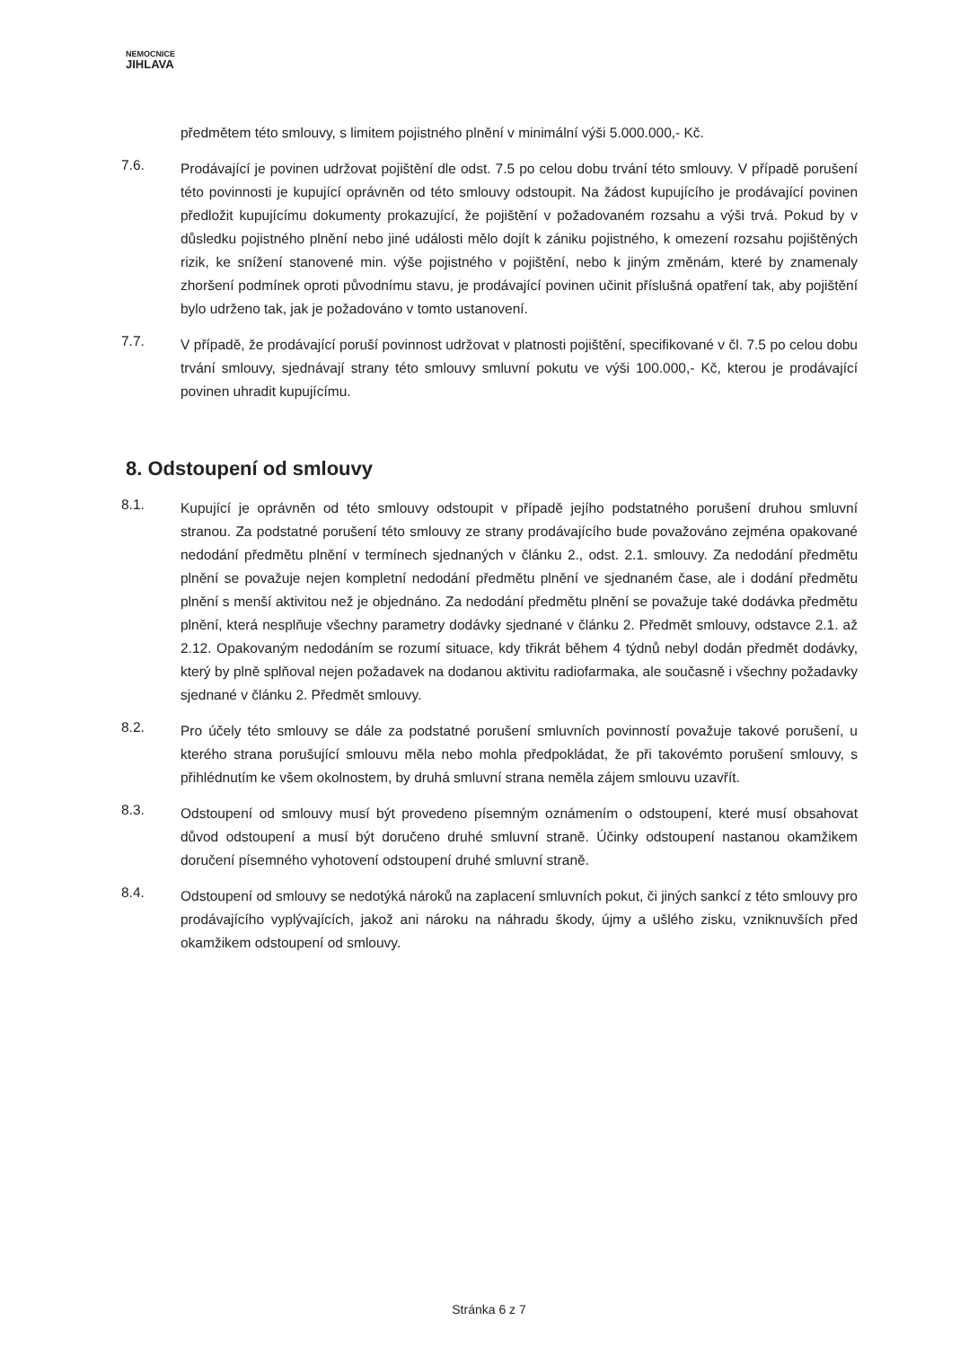NEMOCNICE
JIHLAVA
předmětem této smlouvy, s limitem pojistného plnění v minimální výši 5.000.000,- Kč.
7.6.
Prodávající je povinen udržovat pojištění dle odst. 7.5 po celou dobu trvání této smlouvy. V případě porušení této povinnosti je kupující oprávněn od této smlouvy odstoupit. Na žádost kupujícího je prodávající povinen předložit kupujícímu dokumenty prokazující, že pojištění v požadovaném rozsahu a výši trvá. Pokud by v důsledku pojistného plnění nebo jiné události mělo dojít k zániku pojistného, k omezení rozsahu pojištěných rizik, ke snížení stanovené min. výše pojistného v pojištění, nebo k jiným změnám, které by znamenaly zhoršení podmínek oproti původnímu stavu, je prodávající povinen učinit příslušná opatření tak, aby pojištění bylo udrženo tak, jak je požadováno v tomto ustanovení.
7.7.
V případě, že prodávající poruší povinnost udržovat v platnosti pojištění, specifikované v čl. 7.5 po celou dobu trvání smlouvy, sjednávají strany této smlouvy smluvní pokutu ve výši 100.000,- Kč, kterou je prodávající povinen uhradit kupujícímu.
8. Odstoupení od smlouvy
8.1.
Kupující je oprávněn od této smlouvy odstoupit v případě jejího podstatného porušení druhou smluvní stranou. Za podstatné porušení této smlouvy ze strany prodávajícího bude považováno zejména opakované nedodání předmětu plnění v termínech sjednaných v článku 2., odst. 2.1. smlouvy. Za nedodání předmětu plnění se považuje nejen kompletní nedodání předmětu plnění ve sjednaném čase, ale i dodání předmětu plnění s menší aktivitou než je objednáno. Za nedodání předmětu plnění se považuje také dodávka předmětu plnění, která nesplňuje všechny parametry dodávky sjednané v článku 2. Předmět smlouvy, odstavce 2.1. až 2.12. Opakovaným nedodáním se rozumí situace, kdy třikrát během 4 týdnů nebyl dodán předmět dodávky, který by plně splňoval nejen požadavek na dodanou aktivitu radiofarmaka, ale současně i všechny požadavky sjednané v článku 2. Předmět smlouvy.
8.2.
Pro účely této smlouvy se dále za podstatné porušení smluvních povinností považuje takové porušení, u kterého strana porušující smlouvu měla nebo mohla předpokládat, že při takovémto porušení smlouvy, s přihlédnutím ke všem okolnostem, by druhá smluvní strana neměla zájem smlouvu uzavřít.
8.3.
Odstoupení od smlouvy musí být provedeno písemným oznámením o odstoupení, které musí obsahovat důvod odstoupení a musí být doručeno druhé smluvní straně. Účinky odstoupení nastanou okamžikem doručení písemného vyhotovení odstoupení druhé smluvní straně.
8.4.
Odstoupení od smlouvy se nedotýká nároků na zaplacení smluvních pokut, či jiných sankcí z této smlouvy pro prodávajícího vyplývajících, jakož ani nároku na náhradu škody, újmy a ušlého zisku, vzniknuvších před okamžikem odstoupení od smlouvy.
Stránka 6 z 7